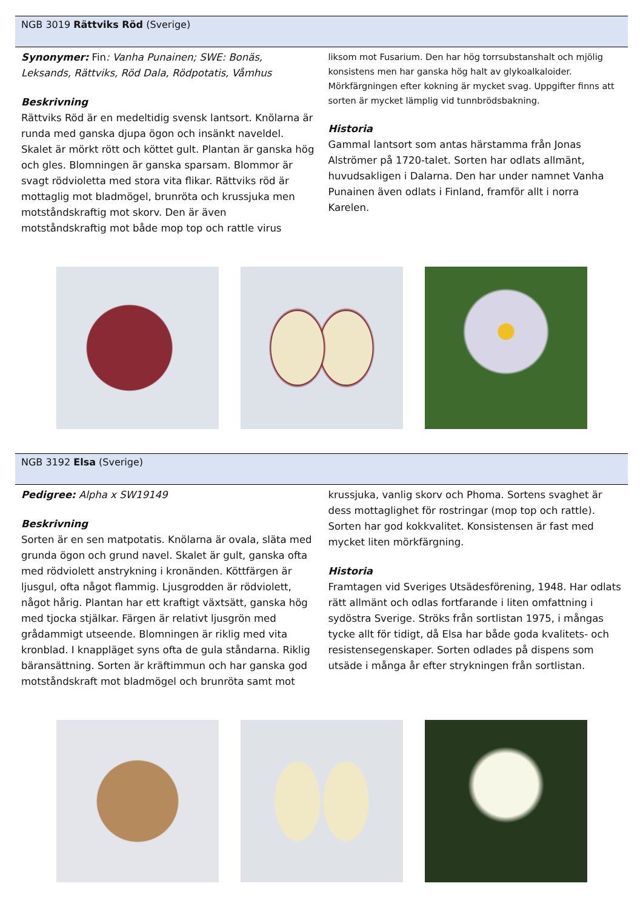NGB 3019 Rättviks Röd (Sverige)
Synonymer: Fin: Vanha Punainen; SWE: Bonäs, Leksands, Rättviks, Röd Dala, Rödpotatis, Våmhus
Beskrivning
Rättviks Röd är en medeltidig svensk lantsort. Knölarna är runda med ganska djupa ögon och insänkt naveldel. Skalet är mörkt rött och köttet gult. Plantan är ganska hög och gles. Blomningen är ganska sparsam. Blommor är svagt rödvioletta med stora vita flikar. Rättviks röd är mottaglig mot bladmögel, brunröta och krussjuka men motståndskraftig mot skorv. Den är även motståndskraftig mot både mop top och rattle virus
liksom mot Fusarium. Den har hög torrsubstanshalt och mjölig konsistens men har ganska hög halt av glykoalkaloider. Mörkfärgningen efter kokning är mycket svag. Uppgifter finns att sorten är mycket lämplig vid tunnbrödsbakning.
Historia
Gammal lantsort som antas härstamma från Jonas Alströmer på 1720-talet. Sorten har odlats allmänt, huvudsakligen i Dalarna. Den har under namnet Vanha Punainen även odlats i Finland, framför allt i norra Karelen.
NGB 3192 Elsa (Sverige)
Pedigree: Alpha x SW19149
Beskrivning
Sorten är en sen matpotatis. Knölarna är ovala, släta med grunda ögon och grund navel. Skalet är gult, ganska ofta med rödviolett anstrykning i kronänden. Köttfärgen är ljusgul, ofta något flammig. Ljusgrodden är rödviolett, något hårig. Plantan har ett kraftigt växtsätt, ganska hög med tjocka stjälkar. Färgen är relativt ljusgrön med grådammigt utseende. Blomningen är riklig med vita kronblad. I knappläget syns ofta de gula ståndarna. Riklig bäransättning. Sorten är kräftimmun och har ganska god motståndskraft mot bladmögel och brunröta samt mot
krussjuka, vanlig skorv och Phoma. Sortens svaghet är dess mottaglighet för rostringar (mop top och rattle). Sorten har god kokkvalitet. Konsistensen är fast med mycket liten mörkfärgning.
Historia
Framtagen vid Sveriges Utsädesförening, 1948. Har odlats rätt allmänt och odlas fortfarande i liten omfattning i sydöstra Sverige. Ströks från sortlistan 1975, i mångas tycke allt för tidigt, då Elsa har både goda kvalitets- och resistensegenskaper. Sorten odlades på dispens som utsäde i många år efter strykningen från sortlistan.